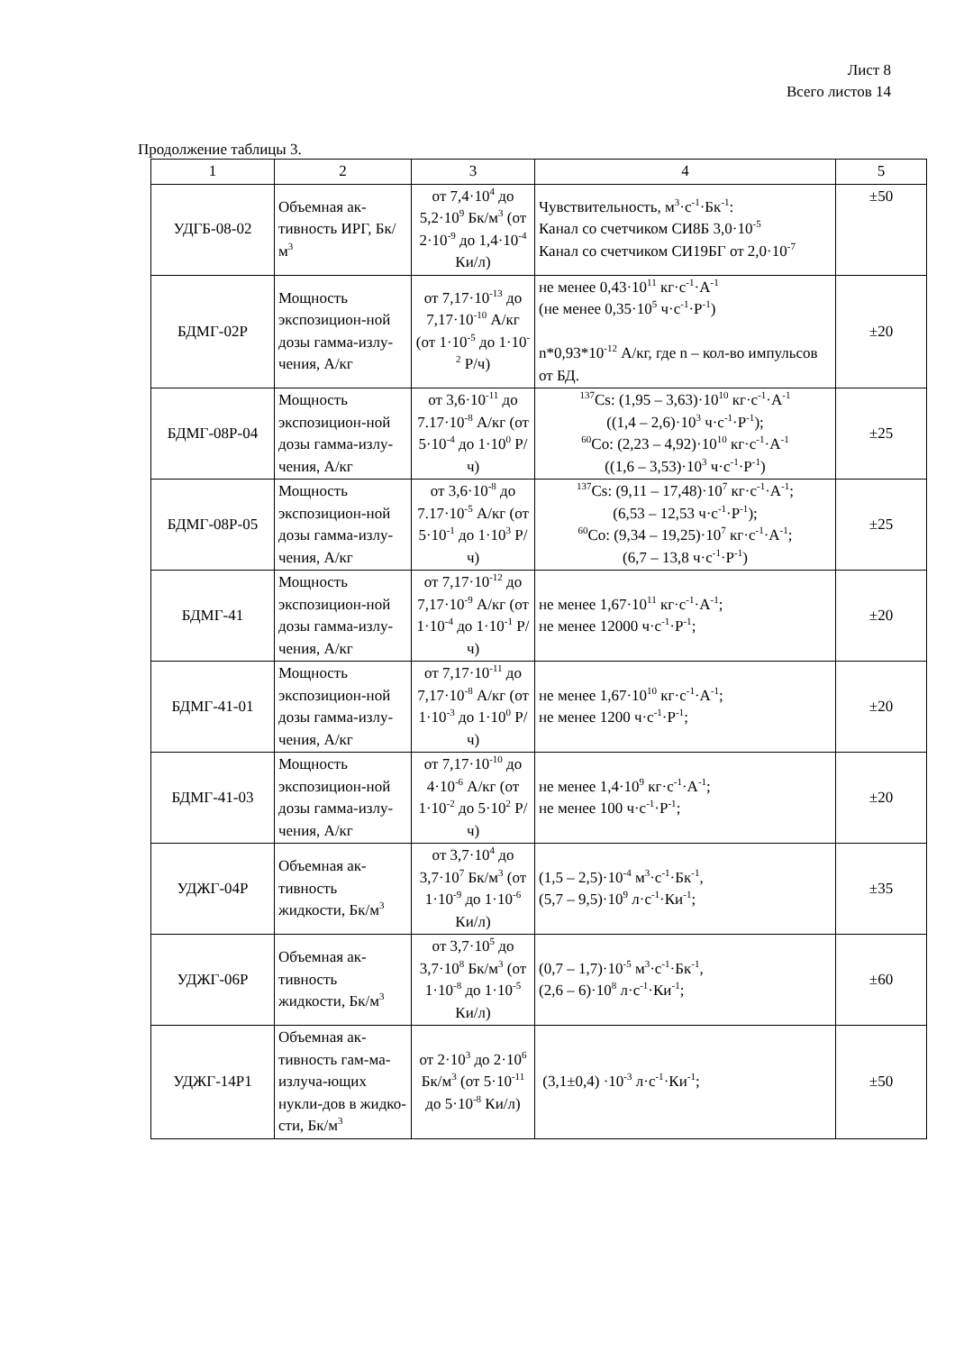Лист 8
Всего листов 14
Продолжение таблицы 3.
| 1 | 2 | 3 | 4 | 5 |
| УДГБ-08-02 | Объемная ак-тивность ИРГ, Бк/м<sup>3</sup> | от 7,4·10<sup>4</sup> до 5,2·10<sup>9</sup> Бк/м<sup>3</sup> (от 2·10<sup>-9</sup> до 1,4·10<sup>-4</sup> Ки/л) | Чувствительность, м<sup>3</sup>·с<sup>-1</sup>·Бк<sup>-1</sup>: Канал со счетчиком СИ8Б 3,0·10<sup>-5</sup> Канал со счетчиком СИ19БГ от 2,0·10<sup>-7</sup> | ±50 |
| БДМГ-02Р | Мощность экспозицион-ной дозы гамма-излу-чения, А/кг | от 7,17·10<sup>-13</sup> до 7,17·10<sup>-10</sup> А/кг (от 1·10<sup>-5</sup> до 1·10<sup>-2</sup> Р/ч) | не менее 0,43·10<sup>11</sup> кг·с<sup>-1</sup>·А<sup>-1</sup> (не менее 0,35·10<sup>5</sup> ч·с<sup>-1</sup>·Р<sup>-1</sup>) n*0,93*10<sup>-12</sup> А/кг, где n – кол-во импульсов от БД. | ±20 |
| БДМГ-08Р-04 | Мощность экспозицион-ной дозы гамма-излу-чения, А/кг | от 3,6·10<sup>-11</sup> до 7.17·10<sup>-8</sup> А/кг (от 5·10<sup>-4</sup> до 1·10<sup>0</sup> Р/ч) | <sup>137</sup>Cs: (1,95 – 3,63)·10<sup>10</sup> кг·с<sup>-1</sup>·А<sup>-1</sup> ((1,4 – 2,6)·10<sup>3</sup> ч·с<sup>-1</sup>·Р<sup>-1</sup>); <sup>60</sup>Co: (2,23 – 4,92)·10<sup>10</sup> кг·с<sup>-1</sup>·А<sup>-1</sup> ((1,6 – 3,53)·10<sup>3</sup> ч·с<sup>-1</sup>·Р<sup>-1</sup>) | ±25 |
| БДМГ-08Р-05 | Мощность экспозицион-ной дозы гамма-излу-чения, А/кг | от 3,6·10<sup>-8</sup> до 7.17·10<sup>-5</sup> А/кг (от 5·10<sup>-1</sup> до 1·10<sup>3</sup> Р/ч) | <sup>137</sup>Cs: (9,11 – 17,48)·10<sup>7</sup> кг·с<sup>-1</sup>·А<sup>-1</sup>; (6,53 – 12,53 ч·с<sup>-1</sup>·Р<sup>-1</sup>); <sup>60</sup>Co: (9,34 – 19,25)·10<sup>7</sup> кг·с<sup>-1</sup>·А<sup>-1</sup>; (6,7 – 13,8 ч·с<sup>-1</sup>·Р<sup>-1</sup>) | ±25 |
| БДМГ-41 | Мощность экспозицион-ной дозы гамма-излу-чения, А/кг | от 7,17·10<sup>-12</sup> до 7,17·10<sup>-9</sup> А/кг (от 1·10<sup>-4</sup> до 1·10<sup>-1</sup> Р/ч) | не менее 1,67·10<sup>11</sup> кг·с<sup>-1</sup>·А<sup>-1</sup>; не менее 12000 ч·с<sup>-1</sup>·Р<sup>-1</sup>; | ±20 |
| БДМГ-41-01 | Мощность экспозицион-ной дозы гамма-излу-чения, А/кг | от 7,17·10<sup>-11</sup> до 7,17·10<sup>-8</sup> А/кг (от 1·10<sup>-3</sup> до 1·10<sup>0</sup> Р/ч) | не менее 1,67·10<sup>10</sup> кг·с<sup>-1</sup>·А<sup>-1</sup>; не менее 1200 ч·с<sup>-1</sup>·Р<sup>-1</sup>; | ±20 |
| БДМГ-41-03 | Мощность экспозицион-ной дозы гамма-излу-чения, А/кг | от 7,17·10<sup>-10</sup> до 4·10<sup>-6</sup> А/кг (от 1·10<sup>-2</sup> до 5·10<sup>2</sup> Р/ч) | не менее 1,4·10<sup>9</sup> кг·с<sup>-1</sup>·А<sup>-1</sup>; не менее 100 ч·с<sup>-1</sup>·Р<sup>-1</sup>; | ±20 |
| УДЖГ-04Р | Объемная ак-тивность жидкости, Бк/м<sup>3</sup> | от 3,7·10<sup>4</sup> до 3,7·10<sup>7</sup> Бк/м<sup>3</sup> (от 1·10<sup>-9</sup> до 1·10<sup>-6</sup> Ки/л) | (1,5 – 2,5)·10<sup>-4</sup> м<sup>3</sup>·с<sup>-1</sup>·Бк<sup>-1</sup>, (5,7 – 9,5)·10<sup>9</sup> л·с<sup>-1</sup>·Ки<sup>-1</sup>; | ±35 |
| УДЖГ-06Р | Объемная ак-тивность жидкости, Бк/м<sup>3</sup> | от 3,7·10<sup>5</sup> до 3,7·10<sup>8</sup> Бк/м<sup>3</sup> (от 1·10<sup>-8</sup> до 1·10<sup>-5</sup> Ки/л) | (0,7 – 1,7)·10<sup>-5</sup> м<sup>3</sup>·с<sup>-1</sup>·Бк<sup>-1</sup>, (2,6 – 6)·10<sup>8</sup> л·с<sup>-1</sup>·Ки<sup>-1</sup>; | ±60 |
| УДЖГ-14Р1 | Объемная ак-тивность гам-ма-излуча-ющих нукли-дов в жидко-сти, Бк/м<sup>3</sup> | от 2·10<sup>3</sup> до 2·10<sup>6</sup> Бк/м<sup>3</sup> (от 5·10<sup>-11</sup> до 5·10<sup>-8</sup> Ки/л) | (3,1±0,4) ·10<sup>-3</sup> л·с<sup>-1</sup>·Ки<sup>-1</sup>; | ±50 |